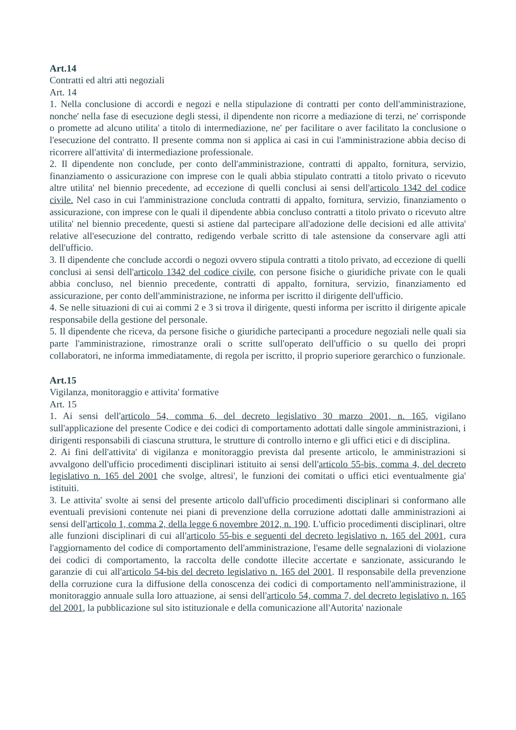Art.14
Contratti ed altri atti negoziali
Art. 14
1. Nella conclusione di accordi e negozi e nella stipulazione di contratti per conto dell'amministrazione, nonche' nella fase di esecuzione degli stessi, il dipendente non ricorre a mediazione di terzi, ne' corrisponde o promette ad alcuno utilita' a titolo di intermediazione, ne' per facilitare o aver facilitato la conclusione o l'esecuzione del contratto. Il presente comma non si applica ai casi in cui l'amministrazione abbia deciso di ricorrere all'attivita' di intermediazione professionale.
2. Il dipendente non conclude, per conto dell'amministrazione, contratti di appalto, fornitura, servizio, finanziamento o assicurazione con imprese con le quali abbia stipulato contratti a titolo privato o ricevuto altre utilita' nel biennio precedente, ad eccezione di quelli conclusi ai sensi dell'articolo 1342 del codice civile. Nel caso in cui l'amministrazione concluda contratti di appalto, fornitura, servizio, finanziamento o assicurazione, con imprese con le quali il dipendente abbia concluso contratti a titolo privato o ricevuto altre utilita' nel biennio precedente, questi si astiene dal partecipare all'adozione delle decisioni ed alle attivita' relative all'esecuzione del contratto, redigendo verbale scritto di tale astensione da conservare agli atti dell'ufficio.
3. Il dipendente che conclude accordi o negozi ovvero stipula contratti a titolo privato, ad eccezione di quelli conclusi ai sensi dell'articolo 1342 del codice civile, con persone fisiche o giuridiche private con le quali abbia concluso, nel biennio precedente, contratti di appalto, fornitura, servizio, finanziamento ed assicurazione, per conto dell'amministrazione, ne informa per iscritto il dirigente dell'ufficio.
4. Se nelle situazioni di cui ai commi 2 e 3 si trova il dirigente, questi informa per iscritto il dirigente apicale responsabile della gestione del personale.
5. Il dipendente che riceva, da persone fisiche o giuridiche partecipanti a procedure negoziali nelle quali sia parte l'amministrazione, rimostranze orali o scritte sull'operato dell'ufficio o su quello dei propri collaboratori, ne informa immediatamente, di regola per iscritto, il proprio superiore gerarchico o funzionale.
Art.15
Vigilanza, monitoraggio e attivita' formative
Art. 15
1. Ai sensi dell'articolo 54, comma 6, del decreto legislativo 30 marzo 2001, n. 165, vigilano sull'applicazione del presente Codice e dei codici di comportamento adottati dalle singole amministrazioni, i dirigenti responsabili di ciascuna struttura, le strutture di controllo interno e gli uffici etici e di disciplina.
2. Ai fini dell'attivita' di vigilanza e monitoraggio prevista dal presente articolo, le amministrazioni si avvalgono dell'ufficio procedimenti disciplinari istituito ai sensi dell'articolo 55-bis, comma 4, del decreto legislativo n. 165 del 2001 che svolge, altresi', le funzioni dei comitati o uffici etici eventualmente gia' istituiti.
3. Le attivita' svolte ai sensi del presente articolo dall'ufficio procedimenti disciplinari si conformano alle eventuali previsioni contenute nei piani di prevenzione della corruzione adottati dalle amministrazioni ai sensi dell'articolo 1, comma 2, della legge 6 novembre 2012, n. 190. L'ufficio procedimenti disciplinari, oltre alle funzioni disciplinari di cui all'articolo 55-bis e seguenti del decreto legislativo n. 165 del 2001, cura l'aggiornamento del codice di comportamento dell'amministrazione, l'esame delle segnalazioni di violazione dei codici di comportamento, la raccolta delle condotte illecite accertate e sanzionate, assicurando le garanzie di cui all'articolo 54-bis del decreto legislativo n. 165 del 2001. Il responsabile della prevenzione della corruzione cura la diffusione della conoscenza dei codici di comportamento nell'amministrazione, il monitoraggio annuale sulla loro attuazione, ai sensi dell'articolo 54, comma 7, del decreto legislativo n. 165 del 2001, la pubblicazione sul sito istituzionale e della comunicazione all'Autorita' nazionale